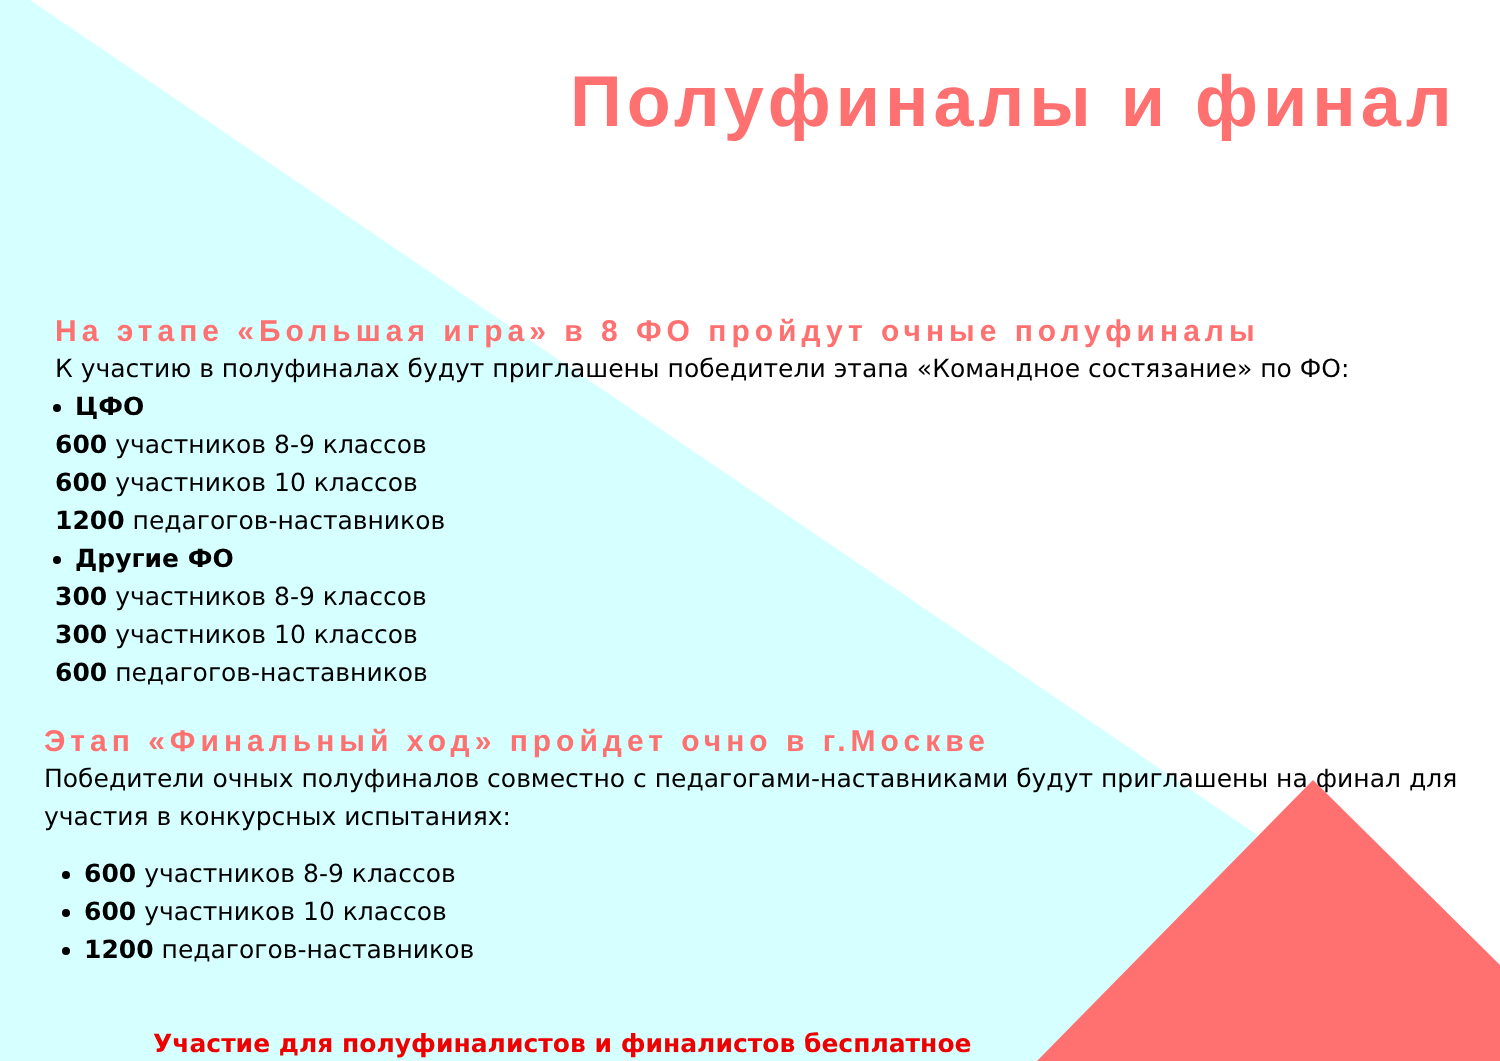Полуфиналы и финал
На этапе «Большая игра» в 8 ФО пройдут очные полуфиналы
К участию в полуфиналах будут приглашены победители этапа «Командное состязание» по ФО:
ЦФО
600 участников 8-9 классов
600 участников 10 классов
1200 педагогов-наставников
Другие ФО
300 участников 8-9 классов
300 участников 10 классов
600 педагогов-наставников
Этап «Финальный ход» пройдет очно в г.Москве
Победители очных полуфиналов совместно с педагогами-наставниками будут приглашены на финал для участия в конкурсных испытаниях:
600 участников 8-9 классов
600 участников 10 классов
1200 педагогов-наставников
Участие для полуфиналистов и финалистов бесплатное